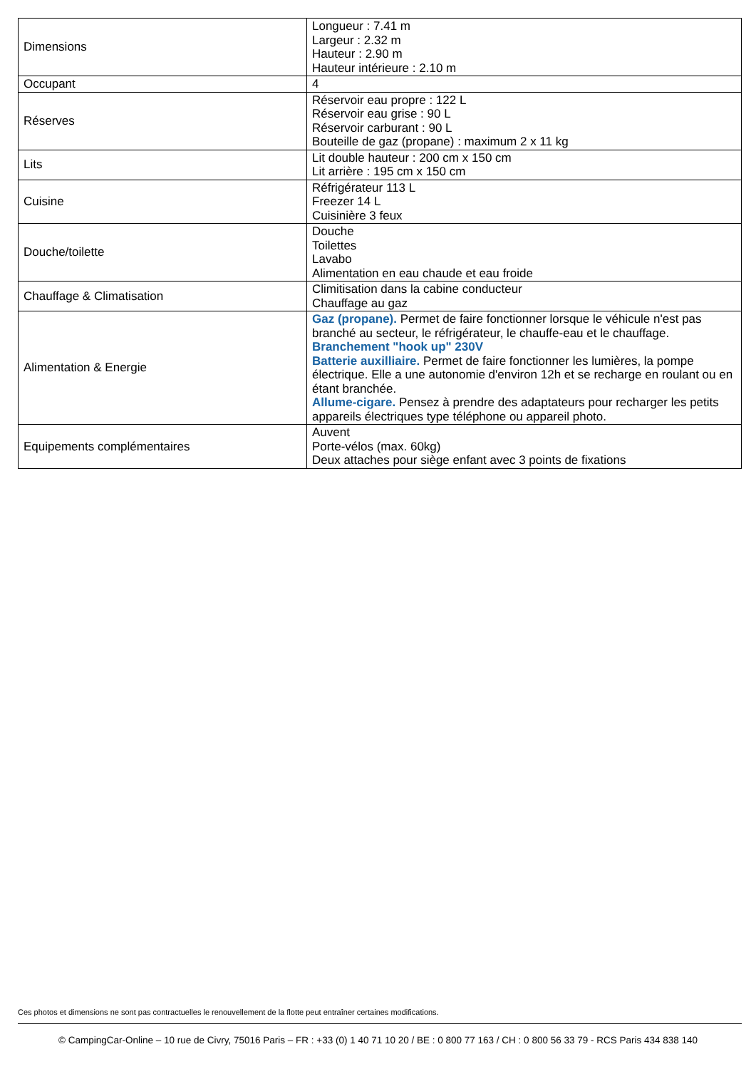| Dimensions | Longueur : 7.41 m Largeur : 2.32 m Hauteur : 2.90 m Hauteur intérieure : 2.10 m |
| Occupant | 4 |
| Réserves | Réservoir eau propre : 122 L Réservoir eau grise : 90 L Réservoir carburant : 90 L Bouteille de gaz (propane) : maximum 2 x 11 kg |
| Lits | Lit double hauteur : 200 cm x 150 cm Lit arrière : 195 cm x 150 cm |
| Cuisine | Réfrigérateur 113 L Freezer 14 L Cuisinière 3 feux |
| Douche/toilette | Douche Toilettes Lavabo Alimentation en eau chaude et eau froide |
| Chauffage & Climatisation | Climitisation dans la cabine conducteur Chauffage au gaz |
| Alimentation & Energie | Gaz (propane). Permet de faire fonctionner lorsque le véhicule n'est pas branché au secteur, le réfrigérateur, le chauffe-eau et le chauffage. Branchement "hook up" 230V Batterie auxilliaire. Permet de faire fonctionner les lumières, la pompe électrique. Elle a une autonomie d'environ 12h et se recharge en roulant ou en étant branchée. Allume-cigare. Pensez à prendre des adaptateurs pour recharger les petits appareils électriques type téléphone ou appareil photo. |
| Equipements complémentaires | Auvent Porte-vélos (max. 60kg) Deux attaches pour siège enfant avec 3 points de fixations |
Ces photos et dimensions ne sont pas contractuelles le renouvellement de la flotte peut entraîner certaines modifications.
© CampingCar-Online – 10 rue de Civry, 75016 Paris – FR : +33 (0) 1 40 71 10 20 / BE : 0 800 77 163 / CH : 0 800 56 33 79 - RCS Paris 434 838 140